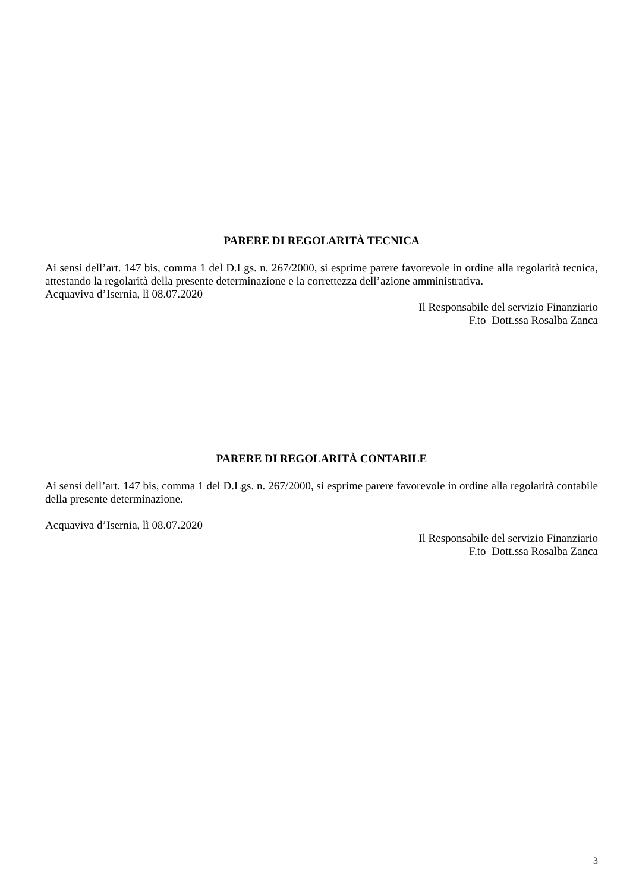PARERE DI REGOLARITÀ TECNICA
Ai sensi dell’art. 147 bis, comma 1 del D.Lgs. n. 267/2000, si esprime parere favorevole in ordine alla regolarità tecnica, attestando la regolarità della presente determinazione e la correttezza dell’azione amministrativa.
Acquaviva d’Isernia, lì 08.07.2020
Il Responsabile del servizio Finanziario
F.to Dott.ssa Rosalba Zanca
PARERE DI REGOLARITÀ CONTABILE
Ai sensi dell’art. 147 bis, comma 1 del D.Lgs. n. 267/2000, si esprime parere favorevole in ordine alla regolarità contabile della presente determinazione.
Acquaviva d’Isernia, lì 08.07.2020
Il Responsabile del servizio Finanziario
F.to Dott.ssa Rosalba Zanca
3